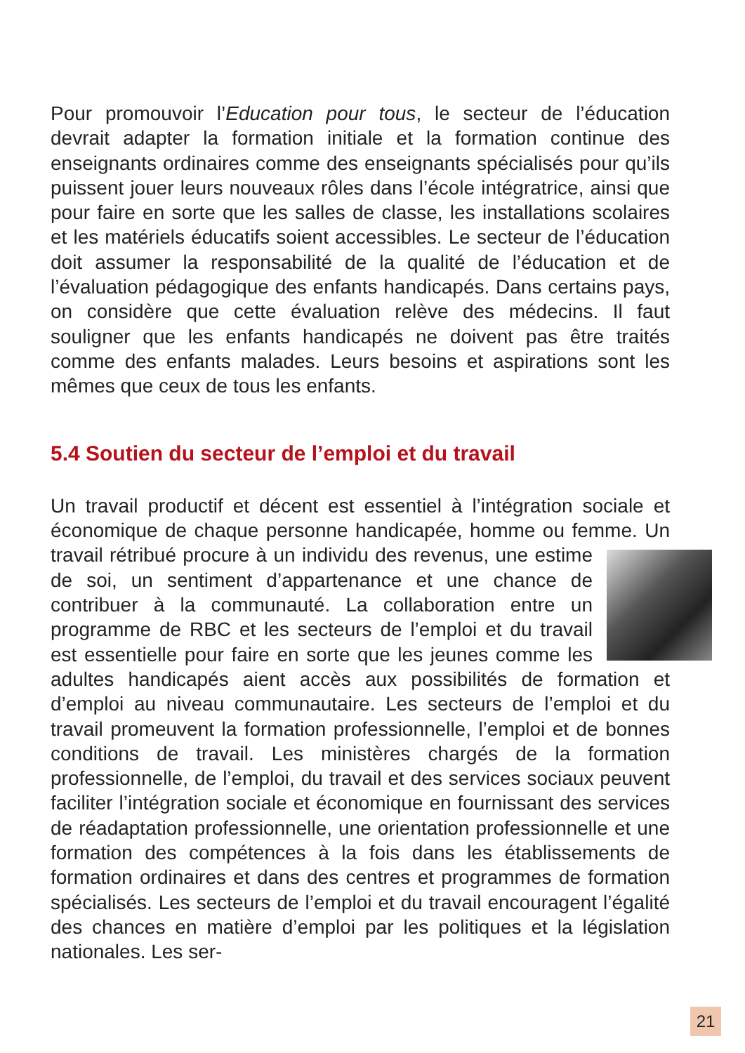Pour promouvoir l’Education pour tous, le secteur de l’éducation devrait adapter la formation initiale et la formation continue des enseignants ordinaires comme des enseignants spécialisés pour qu’ils puissent jouer leurs nouveaux rôles dans l’école intégratrice, ainsi que pour faire en sorte que les salles de classe, les installations scolaires et les matériels éducatifs soient accessibles. Le secteur de l’éducation doit assumer la responsabilité de la qualité de l’éducation et de l’évaluation pédagogique des enfants handicapés. Dans certains pays, on considère que cette évaluation relève des médecins. Il faut souligner que les enfants handicapés ne doivent pas être traités comme des enfants malades. Leurs besoins et aspirations sont les mêmes que ceux de tous les enfants.
5.4 Soutien du secteur de l’emploi et du travail
Un travail productif et décent est essentiel à l’intégration sociale et économique de chaque personne handicapée, homme ou femme. Un travail rétribué procure à un individu des revenus, une estime de soi, un sentiment d’appartenance et une chance de contribuer à la communauté. La collaboration entre un programme de RBC et les secteurs de l’emploi et du travail est essentielle pour faire en sorte que les jeunes comme les adultes handicapés aient accès aux possibilités de formation et d’emploi au niveau communautaire. Les secteurs de l’emploi et du travail promeuvent la formation professionnelle, l’emploi et de bonnes conditions de travail. Les ministères chargés de la formation professionnelle, de l’emploi, du travail et des services sociaux peuvent faciliter l’intégration sociale et économique en fournissant des services de réadaptation professionnelle, une orientation professionnelle et une formation des compétences à la fois dans les établissements de formation ordinaires et dans des centres et programmes de formation spécialisés. Les secteurs de l’emploi et du travail encouragent l’égalité des chances en matière d’emploi par les politiques et la législation nationales. Les ser-
21